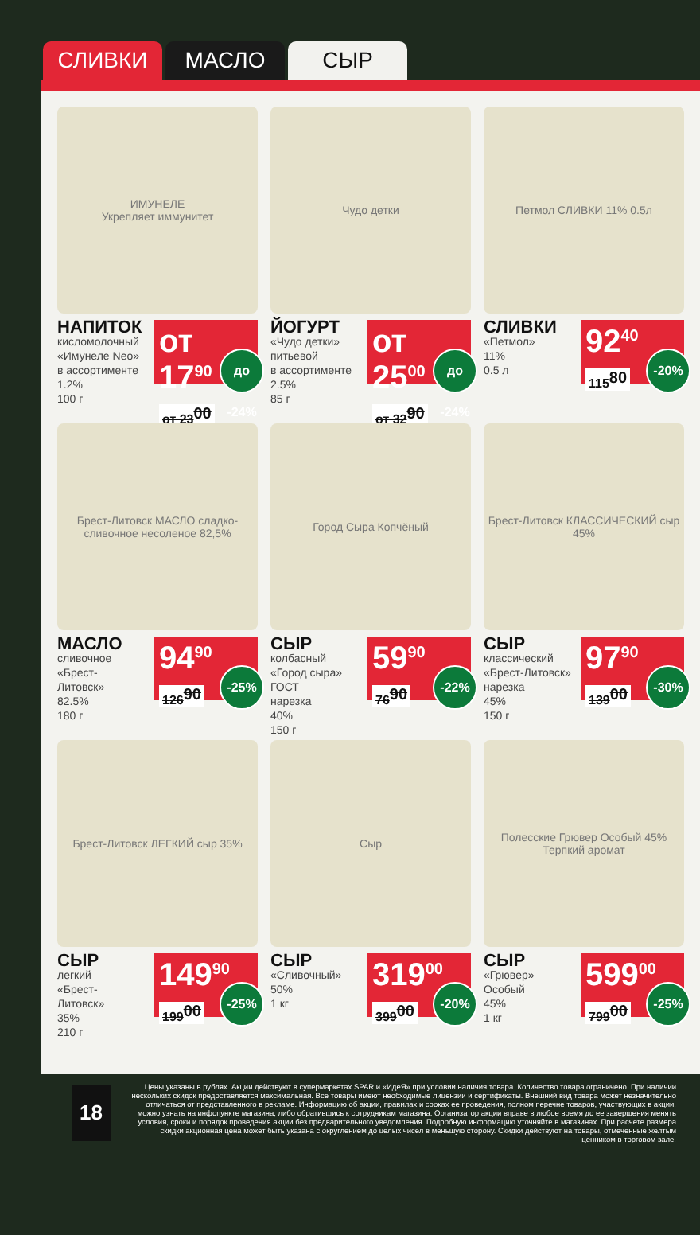СЛИВКИ МАСЛО СЫР
ИМУНЕЛЕ
Укрепляет иммунитет
НАПИТОК
кисломолочный
«Имунеле Neo»
в ассортименте
1.2%
100 г
от 17<sup>90</sup>
от 23<sup>00</sup>
до -24%
Чудо детки
ЙОГУРТ
«Чудо детки»
питьевой
в ассортименте
2.5%
85 г
от 25<sup>00</sup>
от 32<sup>90</sup>
до -24%
Петмол СЛИВКИ 11% 0.5л
СЛИВКИ
«Петмол»
11%
0.5 л
92<sup>40</sup>
115<sup>80</sup>
-20%
Брест-Литовск МАСЛО сладко-сливочное несоленое 82,5%
МАСЛО
сливочное
«Брест-
Литовск»
82.5%
180 г
94<sup>90</sup>
126<sup>90</sup>
-25%
Город Сыра Копчёный
СЫР
колбасный
«Город сыра»
ГОСТ
нарезка
40%
150 г
59<sup>90</sup>
76<sup>90</sup>
-22%
Брест-Литовск КЛАССИЧЕСКИЙ сыр 45%
СЫР
классический
«Брест-Литовск»
нарезка
45%
150 г
97<sup>90</sup>
139<sup>00</sup>
-30%
Брест-Литовск ЛЕГКИЙ сыр 35%
СЫР
легкий
«Брест-
Литовск»
35%
210 г
149<sup>90</sup>
199<sup>00</sup>
-25%
Сыр
СЫР
«Сливочный»
50%
1 кг
319<sup>00</sup>
399<sup>00</sup>
-20%
Полесские Грювер Особый 45%
Терпкий аромат
СЫР
«Грювер»
Особый
45%
1 кг
599<sup>00</sup>
799<sup>00</sup>
-25%
18
Цены указаны в рублях. Акции действуют в супермаркетах SPAR и «ИдеЯ» при условии наличия товара. Количество товара ограничено. При наличии нескольких скидок предоставляется максимальная. Все товары имеют необходимые лицензии и сертификаты. Внешний вид товара может незначительно отличаться от представленного в рекламе. Информацию об акции, правилах и сроках ее проведения, полном перечне товаров, участвующих в акции, можно узнать на инфопункте магазина, либо обратившись к сотрудникам магазина. Организатор акции вправе в любое время до ее завершения менять условия, сроки и порядок проведения акции без предварительного уведомления. Подробную информацию уточняйте в магазинах. При расчете размера скидки акционная цена может быть указана с округлением до целых чисел в меньшую сторону. Скидки действуют на товары, отмеченные желтым ценником в торговом зале.